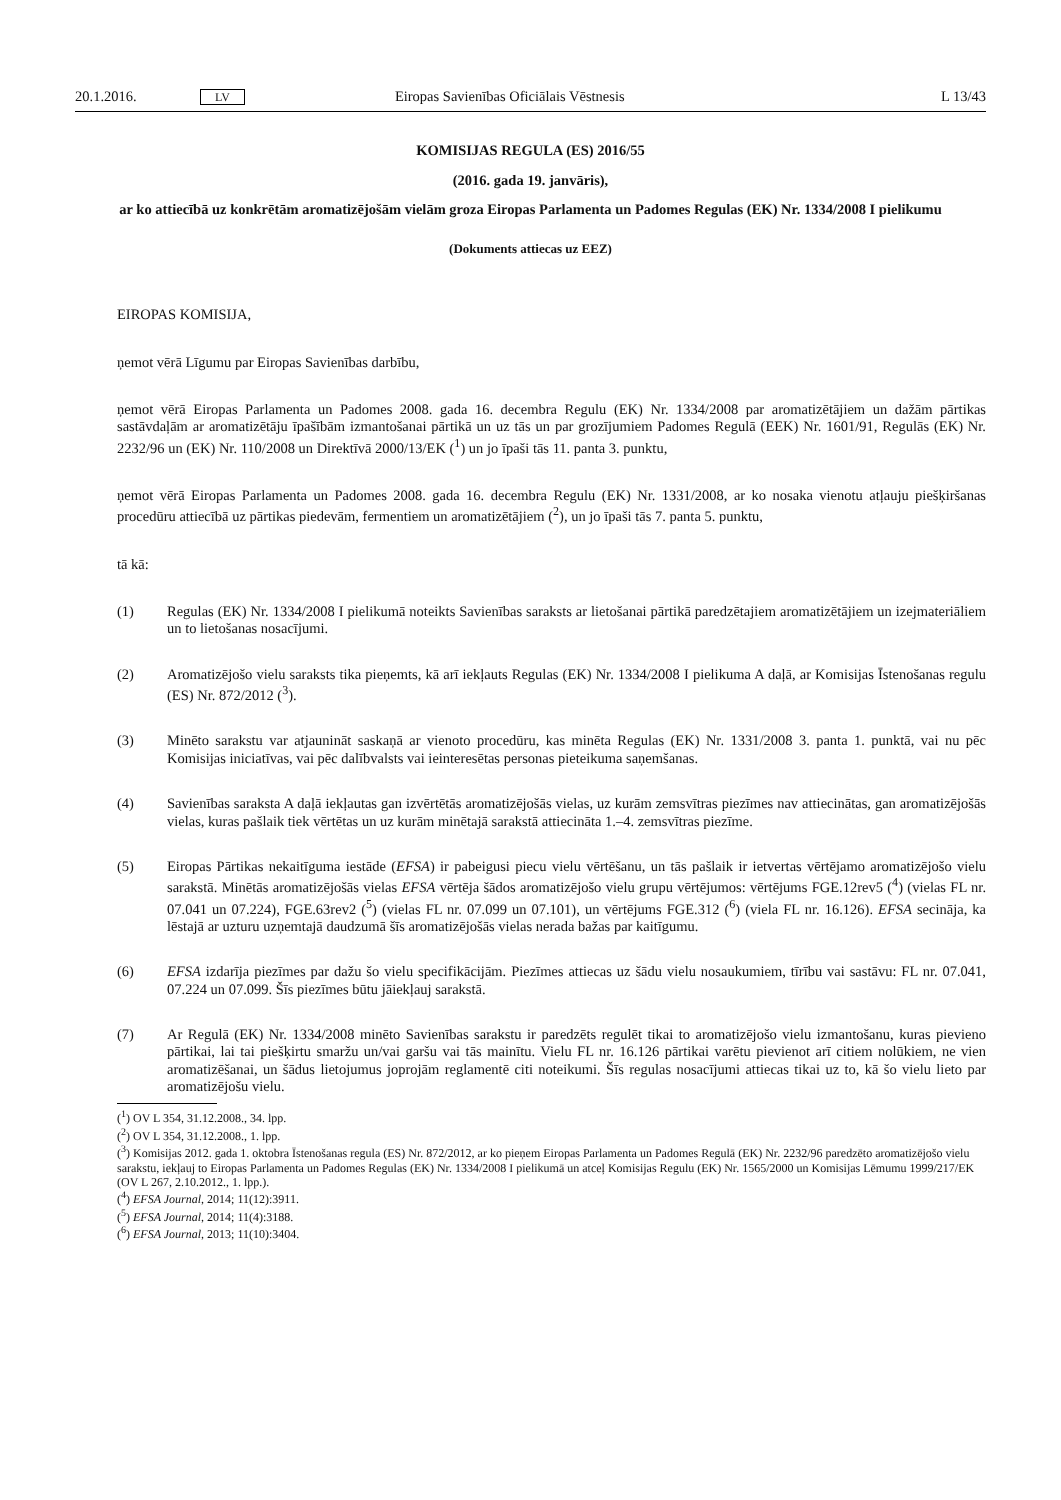20.1.2016. LV Eiropas Savienības Oficiālais Vēstnesis L 13/43
KOMISIJAS REGULA (ES) 2016/55
(2016. gada 19. janvāris),
ar ko attiecībā uz konkrētām aromatizējošām vielām groza Eiropas Parlamenta un Padomes Regulas (EK) Nr. 1334/2008 I pielikumu
(Dokuments attiecas uz EEZ)
EIROPAS KOMISIJA,
ņemot vērā Līgumu par Eiropas Savienības darbību,
ņemot vērā Eiropas Parlamenta un Padomes 2008. gada 16. decembra Regulu (EK) Nr. 1334/2008 par aromatizētājiem un dažām pārtikas sastāvdaļām ar aromatizētāju īpašībām izmantošanai pārtikā un uz tās un par grozījumiem Padomes Regulā (EEK) Nr. 1601/91, Regulās (EK) Nr. 2232/96 un (EK) Nr. 110/2008 un Direktīvā 2000/13/EK (<sup>1</sup>) un jo īpaši tās 11. panta 3. punktu,
ņemot vērā Eiropas Parlamenta un Padomes 2008. gada 16. decembra Regulu (EK) Nr. 1331/2008, ar ko nosaka vienotu atļauju piešķiršanas procedūru attiecībā uz pārtikas piedevām, fermentiem un aromatizētājiem (<sup>2</sup>), un jo īpaši tās 7. panta 5. punktu,
tā kā:
(1) Regulas (EK) Nr. 1334/2008 I pielikumā noteikts Savienības saraksts ar lietošanai pārtikā paredzētajiem aromatizētājiem un izejmateriāliem un to lietošanas nosacījumi.
(2) Aromatizējošo vielu saraksts tika pieņemts, kā arī iekļauts Regulas (EK) Nr. 1334/2008 I pielikuma A daļā, ar Komisijas Īstenošanas regulu (ES) Nr. 872/2012 (<sup>3</sup>).
(3) Minēto sarakstu var atjaunināt saskaņā ar vienoto procedūru, kas minēta Regulas (EK) Nr. 1331/2008 3. panta 1. punktā, vai nu pēc Komisijas iniciatīvas, vai pēc dalībvalsts vai ieinteresētas personas pieteikuma saņemšanas.
(4) Savienības saraksta A daļā iekļautas gan izvērtētās aromatizējošās vielas, uz kurām zemsvītras piezīmes nav attiecinātas, gan aromatizējošās vielas, kuras pašlaik tiek vērtētas un uz kurām minētajā sarakstā attiecināta 1.–4. zemsvītras piezīme.
(5) Eiropas Pārtikas nekaitīguma iestāde (EFSA) ir pabeigusi piecu vielu vērtēšanu, un tās pašlaik ir ietvertas vērtējamo aromatizējošo vielu sarakstā. Minētās aromatizējošās vielas EFSA vērtēja šādos aromatizējošo vielu grupu vērtējumos: vērtējums FGE.12rev5 (<sup>4</sup>) (vielas FL nr. 07.041 un 07.224), FGE.63rev2 (<sup>5</sup>) (vielas FL nr. 07.099 un 07.101), un vērtējums FGE.312 (<sup>6</sup>) (viela FL nr. 16.126). EFSA secināja, ka lēstajā ar uzturu uzņemtajā daudzumā šīs aromatizējošās vielas nerada bažas par kaitīgumu.
(6) EFSA izdarīja piezīmes par dažu šo vielu specifikācijām. Piezīmes attiecas uz šādu vielu nosaukumiem, tīrību vai sastāvu: FL nr. 07.041, 07.224 un 07.099. Šīs piezīmes būtu jāiekļauj sarakstā.
(7) Ar Regulā (EK) Nr. 1334/2008 minēto Savienības sarakstu ir paredzēts regulēt tikai to aromatizējošo vielu izmantošanu, kuras pievieno pārtikai, lai tai piešķirtu smaržu un/vai garšu vai tās mainītu. Vielu FL nr. 16.126 pārtikai varētu pievienot arī citiem nolūkiem, ne vien aromatizēšanai, un šādus lietojumus joprojām reglamentē citi noteikumi. Šīs regulas nosacījumi attiecas tikai uz to, kā šo vielu lieto par aromatizējošu vielu.
(<sup>1</sup>) OV L 354, 31.12.2008., 34. lpp.
(<sup>2</sup>) OV L 354, 31.12.2008., 1. lpp.
(<sup>3</sup>) Komisijas 2012. gada 1. oktobra Īstenošanas regula (ES) Nr. 872/2012, ar ko pieņem Eiropas Parlamenta un Padomes Regulā (EK) Nr. 2232/96 paredzēto aromatizējošo vielu sarakstu, iekļauj to Eiropas Parlamenta un Padomes Regulas (EK) Nr. 1334/2008 I pielikumā un atceļ Komisijas Regulu (EK) Nr. 1565/2000 un Komisijas Lēmumu 1999/217/EK (OV L 267, 2.10.2012., 1. lpp.).
(<sup>4</sup>) EFSA Journal, 2014; 11(12):3911.
(<sup>5</sup>) EFSA Journal, 2014; 11(4):3188.
(<sup>6</sup>) EFSA Journal, 2013; 11(10):3404.